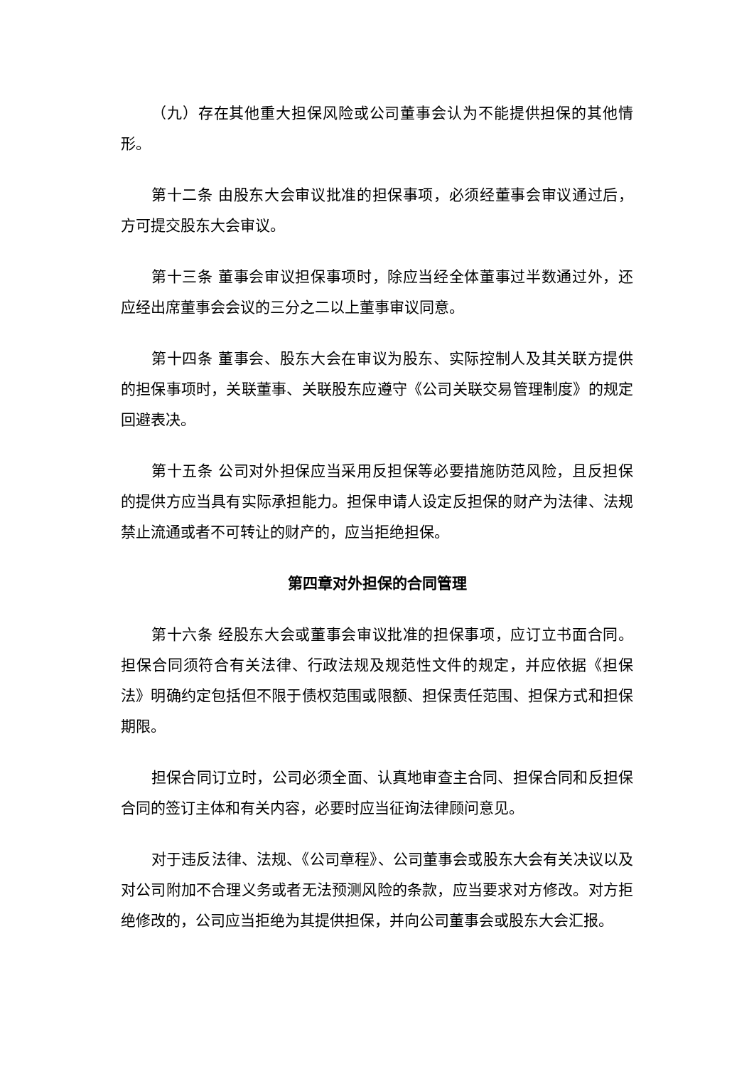（九）存在其他重大担保风险或公司董事会认为不能提供担保的其他情形。
第十二条 由股东大会审议批准的担保事项，必须经董事会审议通过后，方可提交股东大会审议。
第十三条 董事会审议担保事项时，除应当经全体董事过半数通过外，还应经出席董事会会议的三分之二以上董事审议同意。
第十四条 董事会、股东大会在审议为股东、实际控制人及其关联方提供的担保事项时，关联董事、关联股东应遵守《公司关联交易管理制度》的规定回避表决。
第十五条 公司对外担保应当采用反担保等必要措施防范风险，且反担保的提供方应当具有实际承担能力。担保申请人设定反担保的财产为法律、法规禁止流通或者不可转让的财产的，应当拒绝担保。
第四章对外担保的合同管理
第十六条 经股东大会或董事会审议批准的担保事项，应订立书面合同。担保合同须符合有关法律、行政法规及规范性文件的规定，并应依据《担保法》明确约定包括但不限于债权范围或限额、担保责任范围、担保方式和担保期限。
担保合同订立时，公司必须全面、认真地审查主合同、担保合同和反担保合同的签订主体和有关内容，必要时应当征询法律顾问意见。
对于违反法律、法规、《公司章程》、公司董事会或股东大会有关决议以及对公司附加不合理义务或者无法预测风险的条款，应当要求对方修改。对方拒绝修改的，公司应当拒绝为其提供担保，并向公司董事会或股东大会汇报。